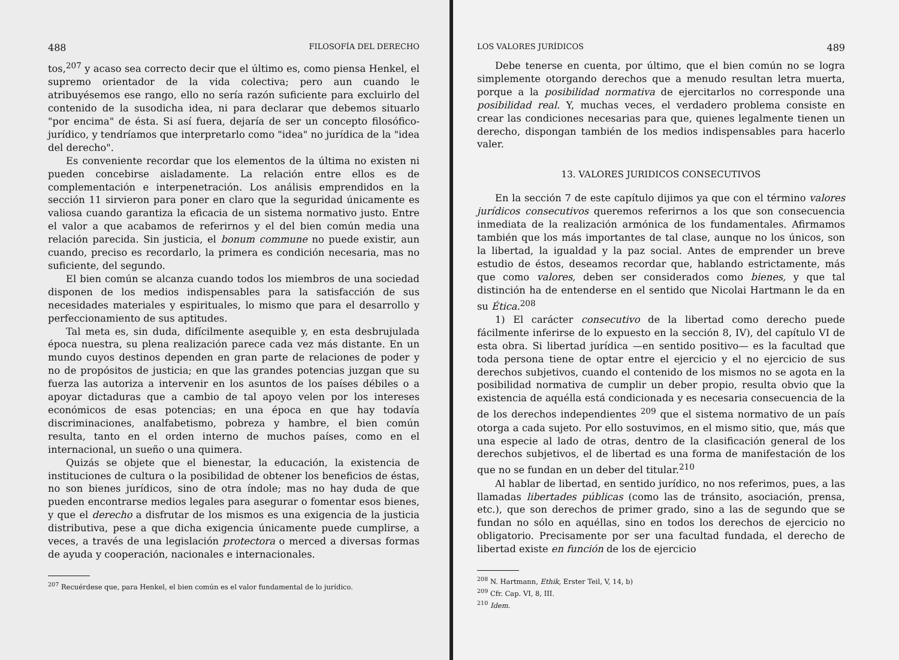488 FILOSOFÍA DEL DERECHO
tos,<sup>207</sup> y acaso sea correcto decir que el último es, como piensa Henkel, el supremo orientador de la vida colectiva; pero aun cuando le atribuyésemos ese rango, ello no sería razón suficiente para excluirlo del contenido de la susodicha idea, ni para declarar que debemos situarlo "por encima" de ésta. Si así fuera, dejaría de ser un concepto filosófico-jurídico, y tendríamos que interpretarlo como "idea" no jurídica de la "idea del derecho".
Es conveniente recordar que los elementos de la última no existen ni pueden concebirse aisladamente. La relación entre ellos es de complementación e interpenetración. Los análisis emprendidos en la sección 11 sirvieron para poner en claro que la seguridad únicamente es valiosa cuando garantiza la eficacia de un sistema normativo justo. Entre el valor a que acabamos de referirnos y el del bien común media una relación parecida. Sin justicia, el bonum commune no puede existir, aun cuando, preciso es recordarlo, la primera es condición necesaria, mas no suficiente, del segundo.
El bien común se alcanza cuando todos los miembros de una sociedad disponen de los medios indispensables para la satisfacción de sus necesidades materiales y espirituales, lo mismo que para el desarrollo y perfeccionamiento de sus aptitudes.
Tal meta es, sin duda, difícilmente asequible y, en esta desbrujulada época nuestra, su plena realización parece cada vez más distante. En un mundo cuyos destinos dependen en gran parte de relaciones de poder y no de propósitos de justicia; en que las grandes potencias juzgan que su fuerza las autoriza a intervenir en los asuntos de los países débiles o a apoyar dictaduras que a cambio de tal apoyo velen por los intereses económicos de esas potencias; en una época en que hay todavía discriminaciones, analfabetismo, pobreza y hambre, el bien común resulta, tanto en el orden interno de muchos países, como en el internacional, un sueño o una quimera.
Quizás se objete que el bienestar, la educación, la existencia de instituciones de cultura o la posibilidad de obtener los beneficios de éstas, no son bienes jurídicos, sino de otra índole; mas no hay duda de que pueden encontrarse medios legales para asegurar o fomentar esos bienes, y que el derecho a disfrutar de los mismos es una exigencia de la justicia distributiva, pese a que dicha exigencia únicamente puede cumplirse, a veces, a través de una legislación protectora o merced a diversas formas de ayuda y cooperación, nacionales e internacionales.
<sup>207</sup> Recuérdese que, para Henkel, el bien común es el valor fundamental de lo jurídico.
LOS VALORES JURÍDICOS 489
Debe tenerse en cuenta, por último, que el bien común no se logra simplemente otorgando derechos que a menudo resultan letra muerta, porque a la posibilidad normativa de ejercitarlos no corresponde una posibilidad real. Y, muchas veces, el verdadero problema consiste en crear las condiciones necesarias para que, quienes legalmente tienen un derecho, dispongan también de los medios indispensables para hacerlo valer.
13. VALORES JURIDICOS CONSECUTIVOS
En la sección 7 de este capítulo dijimos ya que con el término valores jurídicos consecutivos queremos referirnos a los que son consecuencia inmediata de la realización armónica de los fundamentales. Afirmamos también que los más importantes de tal clase, aunque no los únicos, son la libertad, la igualdad y la paz social. Antes de emprender un breve estudio de éstos, deseamos recordar que, hablando estrictamente, más que como valores, deben ser considerados como bienes, y que tal distinción ha de entenderse en el sentido que Nicolai Hartmann le da en su Ética.<sup>208</sup>
1) El carácter consecutivo de la libertad como derecho puede fácilmente inferirse de lo expuesto en la sección 8, IV), del capítulo VI de esta obra. Si libertad jurídica —en sentido positivo— es la facultad que toda persona tiene de optar entre el ejercicio y el no ejercicio de sus derechos subjetivos, cuando el contenido de los mismos no se agota en la posibilidad normativa de cumplir un deber propio, resulta obvio que la existencia de aquélla está condicionada y es necesaria consecuencia de la de los derechos independientes <sup>209</sup> que el sistema normativo de un país otorga a cada sujeto. Por ello sostuvimos, en el mismo sitio, que, más que una especie al lado de otras, dentro de la clasificación general de los derechos subjetivos, el de libertad es una forma de manifestación de los que no se fundan en un deber del titular.<sup>210</sup>
Al hablar de libertad, en sentido jurídico, no nos referimos, pues, a las llamadas libertades públicas (como las de tránsito, asociación, prensa, etc.), que son derechos de primer grado, sino a las de segundo que se fundan no sólo en aquéllas, sino en todos los derechos de ejercicio no obligatorio. Precisamente por ser una facultad fundada, el derecho de libertad existe en función de los de ejercicio
<sup>208</sup> N. Hartmann, Ethik, Erster Teil, V, 14, b)
<sup>209</sup> Cfr. Cap. VI, 8, III.
<sup>210</sup> Idem.